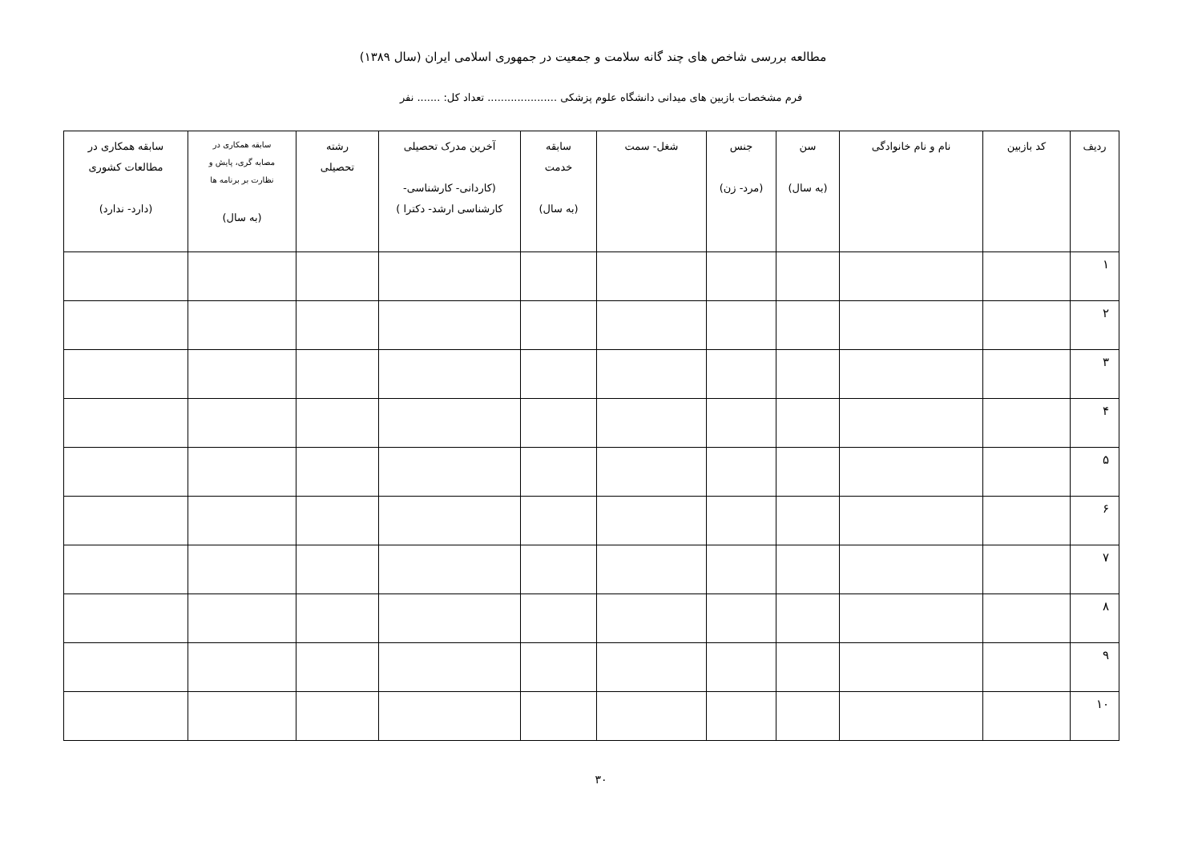مطالعه بررسی شاخص های چند گانه سلامت و جمعیت در جمهوری اسلامی ایران (سال ۱۳۸۹)
فرم مشخصات بازبین های میدانی دانشگاه علوم پزشکی ..................... تعداد کل: ....... نفر
| ردیف | کد بازبین | نام و نام خانوادگی | سن (به سال) | جنس (مرد- زن) | شغل- سمت | سابقه خدمت (به سال) | آخرین مدرک تحصیلی (کاردانی- کارشناسی- کارشناسی ارشد- دکترا ) | رشته تحصیلی | سابقه همکاری در مصابه گری، پایش و نظارت بر برنامه ها (به سال) | سابقه همکاری در مطالعات کشوری (دارد- ندارد) |
| --- | --- | --- | --- | --- | --- | --- | --- | --- | --- | --- |
| ۱ | | | | | | | | | | |
| ۲ | | | | | | | | | | |
| ۳ | | | | | | | | | | |
| ۴ | | | | | | | | | | |
| ۵ | | | | | | | | | | |
| ۶ | | | | | | | | | | |
| ۷ | | | | | | | | | | |
| ۸ | | | | | | | | | | |
| ۹ | | | | | | | | | | |
| ۱۰ | | | | | | | | | | |
۳۰